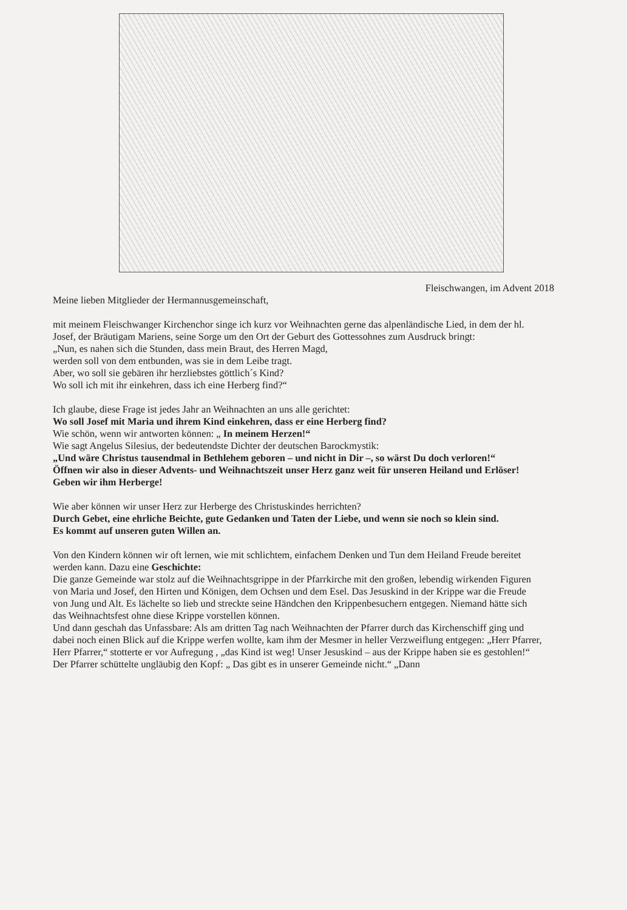Fleischwangen, im Advent 2018
Meine lieben Mitglieder der Hermannusgemeinschaft,
mit meinem Fleischwanger Kirchenchor singe ich kurz vor Weihnachten gerne das alpenländische Lied, in dem der hl. Josef, der Bräutigam Mariens, seine Sorge um den Ort der Geburt des Gottessohnes zum Ausdruck bringt:
„Nun, es nahen sich die Stunden, dass mein Braut, des Herren Magd,
werden soll von dem entbunden, was sie in dem Leibe tragt.
Aber, wo soll sie gebären ihr herzliebstes göttlich´s Kind?
Wo soll ich mit ihr einkehren, dass ich eine Herberg find?“
Ich glaube, diese Frage ist jedes Jahr an Weihnachten an uns alle gerichtet:
Wo soll Josef mit Maria und ihrem Kind einkehren, dass er eine Herberg find?
Wie schön, wenn wir antworten können: „ In meinem Herzen!“
Wie sagt Angelus Silesius, der bedeutendste Dichter der deutschen Barockmystik:
„Und wäre Christus tausendmal in Bethlehem geboren – und nicht in Dir –, so wärst Du doch verloren!“
Öffnen wir also in dieser Advents- und Weihnachtszeit unser Herz ganz weit für unseren Heiland und Erlöser! Geben wir ihm Herberge!
Wie aber können wir unser Herz zur Herberge des Christuskindes herrichten?
Durch Gebet, eine ehrliche Beichte, gute Gedanken und Taten der Liebe, und wenn sie noch so klein sind.
Es kommt auf unseren guten Willen an.
Von den Kindern können wir oft lernen, wie mit schlichtem, einfachem Denken und Tun dem Heiland Freude bereitet werden kann. Dazu eine Geschichte:
Die ganze Gemeinde war stolz auf die Weihnachtsgrippe in der Pfarrkirche mit den großen, lebendig wirkenden Figuren von Maria und Josef, den Hirten und Königen, dem Ochsen und dem Esel. Das Jesuskind in der Krippe war die Freude von Jung und Alt. Es lächelte so lieb und streckte seine Händchen den Krippenbesuchern entgegen. Niemand hätte sich das Weihnachtsfest ohne diese Krippe vorstellen können.
Und dann geschah das Unfassbare: Als am dritten Tag nach Weihnachten der Pfarrer durch das Kirchenschiff ging und dabei noch einen Blick auf die Krippe werfen wollte, kam ihm der Mesmer in heller Verzweiflung entgegen: „Herr Pfarrer, Herr Pfarrer,“ stotterte er vor Aufregung , „das Kind ist weg! Unser Jesuskind – aus der Krippe haben sie es gestohlen!“
Der Pfarrer schüttelte ungläubig den Kopf: „ Das gibt es in unserer Gemeinde nicht.“ „Dann